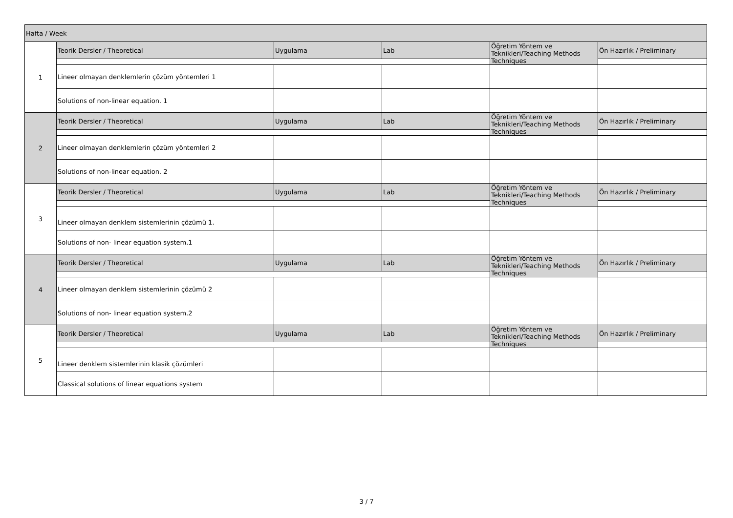| Hafta / Week | | | | | |
| --- | --- | --- | --- | --- | --- |
| 1 | Teorik Dersler / Theoretical | Uygulama | Lab | Öğretim Yöntem ve Teknikleri/Teaching Methods Techniques | Ön Hazırlık / Preliminary |
| | Lineer olmayan denklemlerin çözüm yöntemleri 1 | | | | |
| | Solutions of non-linear equation. 1 | | | | |
| 2 | Teorik Dersler / Theoretical | Uygulama | Lab | Öğretim Yöntem ve Teknikleri/Teaching Methods Techniques | Ön Hazırlık / Preliminary |
| | Lineer olmayan denklemlerin çözüm yöntemleri 2 | | | | |
| | Solutions of non-linear equation. 2 | | | | |
| 3 | Teorik Dersler / Theoretical | Uygulama | Lab | Öğretim Yöntem ve Teknikleri/Teaching Methods Techniques | Ön Hazırlık / Preliminary |
| | Lineer olmayan denklem sistemlerinin çözümü 1. | | | | |
| | Solutions of non- linear equation system.1 | | | | |
| 4 | Teorik Dersler / Theoretical | Uygulama | Lab | Öğretim Yöntem ve Teknikleri/Teaching Methods Techniques | Ön Hazırlık / Preliminary |
| | Lineer olmayan denklem sistemlerinin çözümü 2 | | | | |
| | Solutions of non- linear equation system.2 | | | | |
| 5 | Teorik Dersler / Theoretical | Uygulama | Lab | Öğretim Yöntem ve Teknikleri/Teaching Methods Techniques | Ön Hazırlık / Preliminary |
| | Lineer denklem sistemlerinin klasik çözümleri | | | | |
| | Classical solutions of linear equations system | | | | |
3 / 7